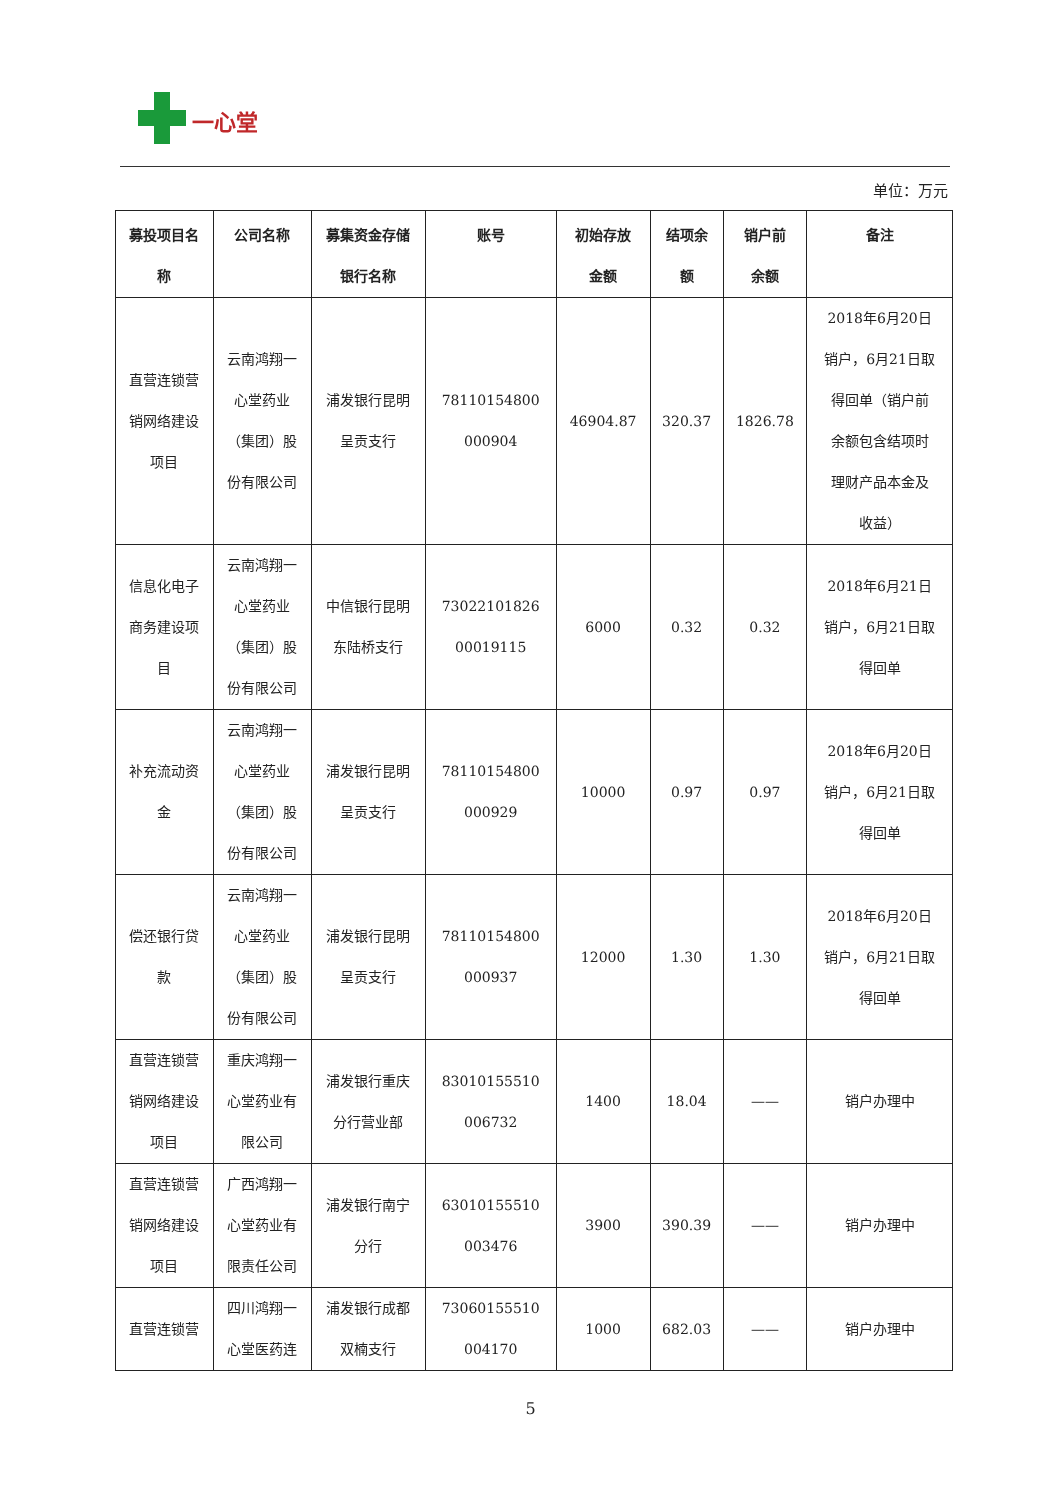一心堂
单位：万元
| 募投项目名 称 | 公司名称 | 募集资金存储 银行名称 | 账号 | 初始存放 金额 | 结项余 额 | 销户前 余额 | 备注 |
| --- | --- | --- | --- | --- | --- | --- | --- |
| 直营连锁营 销网络建设 项目 | 云南鸿翔一 心堂药业 （集团）股 份有限公司 | 浦发银行昆明 呈贡支行 | 78110154800 000904 | 46904.87 | 320.37 | 1826.78 | 2018年6月20日 销户，6月21日取 得回单（销户前 余额包含结项时 理财产品本金及 收益） |
| 信息化电子 商务建设项 目 | 云南鸿翔一 心堂药业 （集团）股 份有限公司 | 中信银行昆明 东陆桥支行 | 73022101826 00019115 | 6000 | 0.32 | 0.32 | 2018年6月21日 销户，6月21日取 得回单 |
| 补充流动资 金 | 云南鸿翔一 心堂药业 （集团）股 份有限公司 | 浦发银行昆明 呈贡支行 | 78110154800 000929 | 10000 | 0.97 | 0.97 | 2018年6月20日 销户，6月21日取 得回单 |
| 偿还银行贷 款 | 云南鸿翔一 心堂药业 （集团）股 份有限公司 | 浦发银行昆明 呈贡支行 | 78110154800 000937 | 12000 | 1.30 | 1.30 | 2018年6月20日 销户，6月21日取 得回单 |
| 直营连锁营 销网络建设 项目 | 重庆鸿翔一 心堂药业有 限公司 | 浦发银行重庆 分行营业部 | 83010155510 006732 | 1400 | 18.04 | —— | 销户办理中 |
| 直营连锁营 销网络建设 项目 | 广西鸿翔一 心堂药业有 限责任公司 | 浦发银行南宁 分行 | 63010155510 003476 | 3900 | 390.39 | —— | 销户办理中 |
| 直营连锁营 | 四川鸿翔一 心堂医药连 | 浦发银行成都 双楠支行 | 73060155510 004170 | 1000 | 682.03 | —— | 销户办理中 |
5